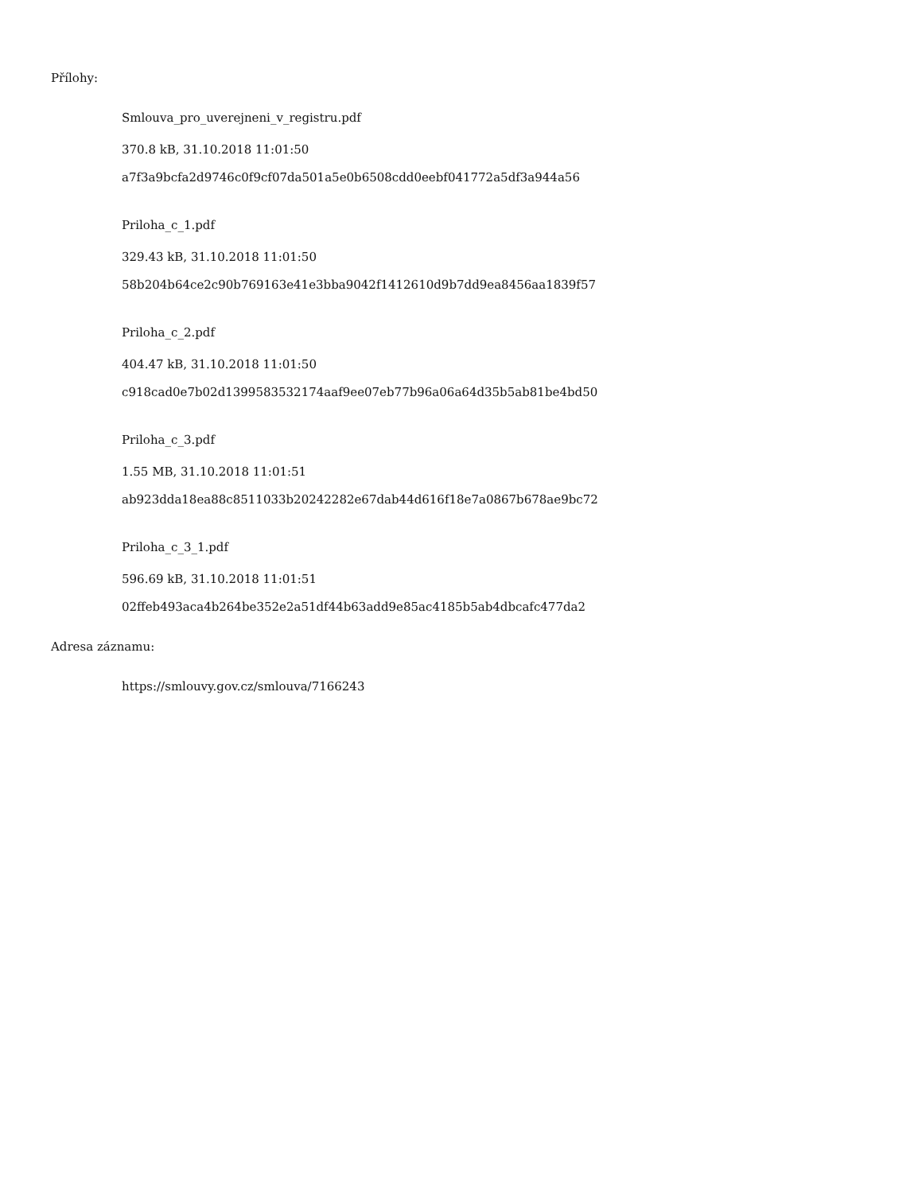Přílohy:
Smlouva_pro_uverejneni_v_registru.pdf
370.8 kB, 31.10.2018 11:01:50
a7f3a9bcfa2d9746c0f9cf07da501a5e0b6508cdd0eebf041772a5df3a944a56
Priloha_c_1.pdf
329.43 kB, 31.10.2018 11:01:50
58b204b64ce2c90b769163e41e3bba9042f1412610d9b7dd9ea8456aa1839f57
Priloha_c_2.pdf
404.47 kB, 31.10.2018 11:01:50
c918cad0e7b02d1399583532174aaf9ee07eb77b96a06a64d35b5ab81be4bd50
Priloha_c_3.pdf
1.55 MB, 31.10.2018 11:01:51
ab923dda18ea88c8511033b20242282e67dab44d616f18e7a0867b678ae9bc72
Priloha_c_3_1.pdf
596.69 kB, 31.10.2018 11:01:51
02ffeb493aca4b264be352e2a51df44b63add9e85ac4185b5ab4dbcafc477da2
Adresa záznamu:
https://smlouvy.gov.cz/smlouva/7166243